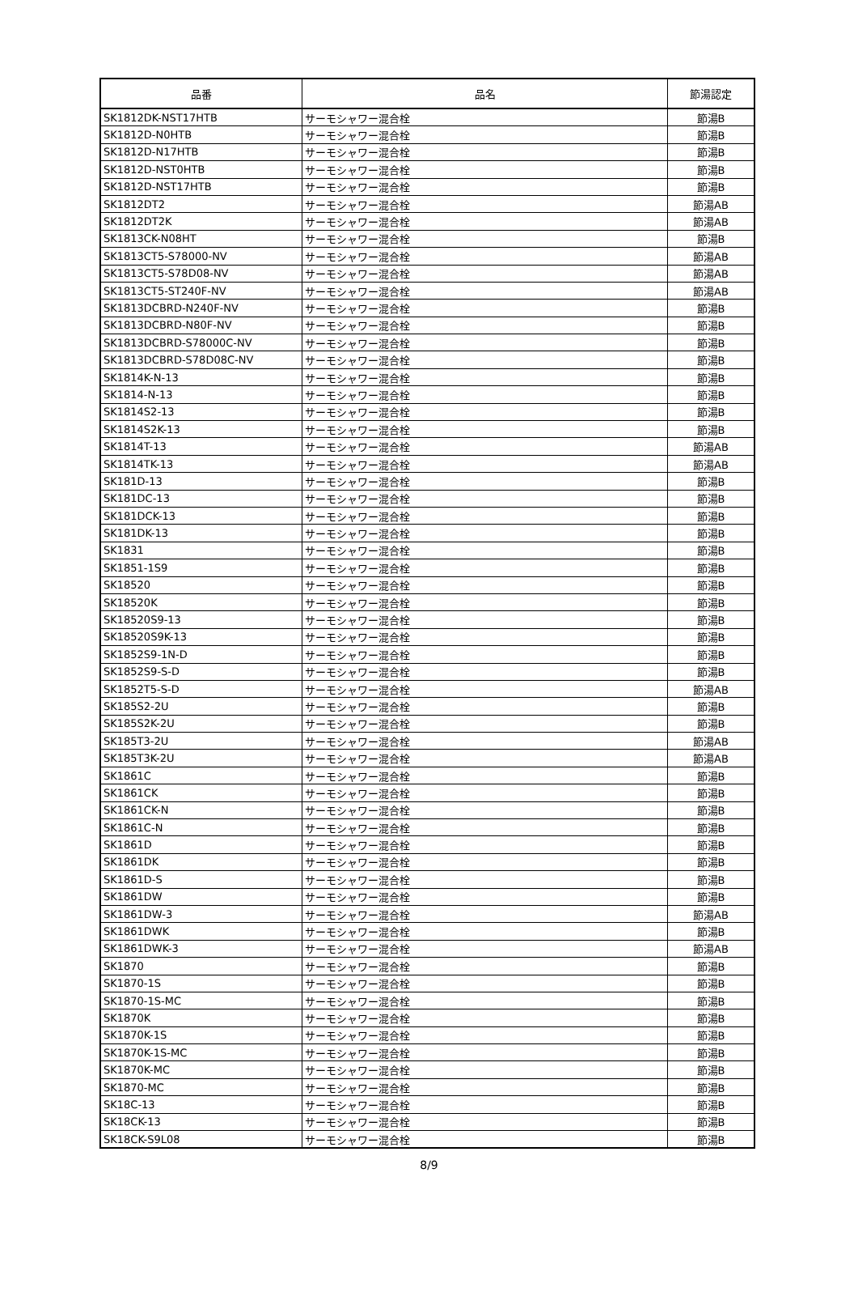| 品番 | 品名 | 節湯認定 |
| --- | --- | --- |
| SK1812DK-NST17HTB | サーモシャワー混合栓 | 節湯B |
| SK1812D-N0HTB | サーモシャワー混合栓 | 節湯B |
| SK1812D-N17HTB | サーモシャワー混合栓 | 節湯B |
| SK1812D-NST0HTB | サーモシャワー混合栓 | 節湯B |
| SK1812D-NST17HTB | サーモシャワー混合栓 | 節湯B |
| SK1812DT2 | サーモシャワー混合栓 | 節湯AB |
| SK1812DT2K | サーモシャワー混合栓 | 節湯AB |
| SK1813CK-N08HT | サーモシャワー混合栓 | 節湯B |
| SK1813CT5-S78000-NV | サーモシャワー混合栓 | 節湯AB |
| SK1813CT5-S78D08-NV | サーモシャワー混合栓 | 節湯AB |
| SK1813CT5-ST240F-NV | サーモシャワー混合栓 | 節湯AB |
| SK1813DCBRD-N240F-NV | サーモシャワー混合栓 | 節湯B |
| SK1813DCBRD-N80F-NV | サーモシャワー混合栓 | 節湯B |
| SK1813DCBRD-S78000C-NV | サーモシャワー混合栓 | 節湯B |
| SK1813DCBRD-S78D08C-NV | サーモシャワー混合栓 | 節湯B |
| SK1814K-N-13 | サーモシャワー混合栓 | 節湯B |
| SK1814-N-13 | サーモシャワー混合栓 | 節湯B |
| SK1814S2-13 | サーモシャワー混合栓 | 節湯B |
| SK1814S2K-13 | サーモシャワー混合栓 | 節湯B |
| SK1814T-13 | サーモシャワー混合栓 | 節湯AB |
| SK1814TK-13 | サーモシャワー混合栓 | 節湯AB |
| SK181D-13 | サーモシャワー混合栓 | 節湯B |
| SK181DC-13 | サーモシャワー混合栓 | 節湯B |
| SK181DCK-13 | サーモシャワー混合栓 | 節湯B |
| SK181DK-13 | サーモシャワー混合栓 | 節湯B |
| SK1831 | サーモシャワー混合栓 | 節湯B |
| SK1851-1S9 | サーモシャワー混合栓 | 節湯B |
| SK18520 | サーモシャワー混合栓 | 節湯B |
| SK18520K | サーモシャワー混合栓 | 節湯B |
| SK18520S9-13 | サーモシャワー混合栓 | 節湯B |
| SK18520S9K-13 | サーモシャワー混合栓 | 節湯B |
| SK1852S9-1N-D | サーモシャワー混合栓 | 節湯B |
| SK1852S9-S-D | サーモシャワー混合栓 | 節湯B |
| SK1852T5-S-D | サーモシャワー混合栓 | 節湯AB |
| SK185S2-2U | サーモシャワー混合栓 | 節湯B |
| SK185S2K-2U | サーモシャワー混合栓 | 節湯B |
| SK185T3-2U | サーモシャワー混合栓 | 節湯AB |
| SK185T3K-2U | サーモシャワー混合栓 | 節湯AB |
| SK1861C | サーモシャワー混合栓 | 節湯B |
| SK1861CK | サーモシャワー混合栓 | 節湯B |
| SK1861CK-N | サーモシャワー混合栓 | 節湯B |
| SK1861C-N | サーモシャワー混合栓 | 節湯B |
| SK1861D | サーモシャワー混合栓 | 節湯B |
| SK1861DK | サーモシャワー混合栓 | 節湯B |
| SK1861D-S | サーモシャワー混合栓 | 節湯B |
| SK1861DW | サーモシャワー混合栓 | 節湯B |
| SK1861DW-3 | サーモシャワー混合栓 | 節湯AB |
| SK1861DWK | サーモシャワー混合栓 | 節湯B |
| SK1861DWK-3 | サーモシャワー混合栓 | 節湯AB |
| SK1870 | サーモシャワー混合栓 | 節湯B |
| SK1870-1S | サーモシャワー混合栓 | 節湯B |
| SK1870-1S-MC | サーモシャワー混合栓 | 節湯B |
| SK1870K | サーモシャワー混合栓 | 節湯B |
| SK1870K-1S | サーモシャワー混合栓 | 節湯B |
| SK1870K-1S-MC | サーモシャワー混合栓 | 節湯B |
| SK1870K-MC | サーモシャワー混合栓 | 節湯B |
| SK1870-MC | サーモシャワー混合栓 | 節湯B |
| SK18C-13 | サーモシャワー混合栓 | 節湯B |
| SK18CK-13 | サーモシャワー混合栓 | 節湯B |
| SK18CK-S9L08 | サーモシャワー混合栓 | 節湯B |
8/9